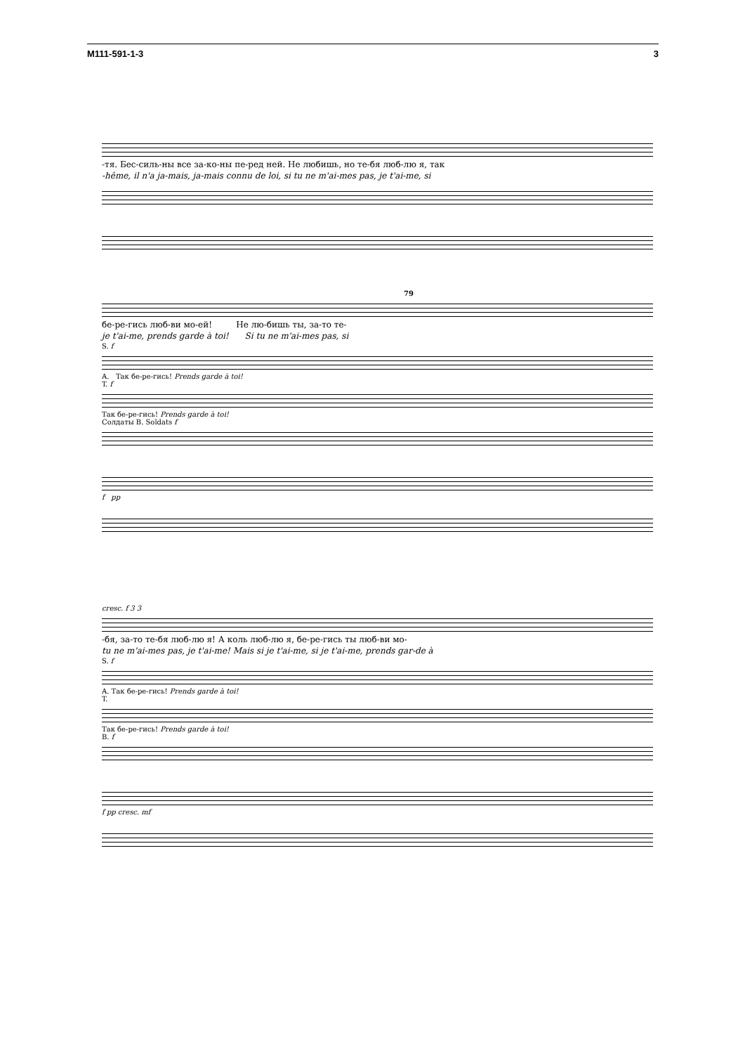M111-591-1-3 3
-тя. Бес-силь-ны все за-ко-ны пе-ред ней. Не любишь, но те-бя люб-лю я, так
-hême, il n'a ja-mais, ja-mais connu de loi, si tu ne m'ai-mes pas, je t'ai-me, si
79
бе-ре-гись люб-ви мо-ей! Не лю-бишь ты, за-то те-
je t'ai-me, prends garde à toi! Si tu ne m'ai-mes pas, si
S. f
A. Так бе-ре-гись! Prends garde à toi!
T. f
Так бе-ре-гись! Prends garde à toi!
Солдаты B. Soldats f
f pp
cresc. f 3 3
-бя, за-то те-бя люб-лю я! А коль люб-лю я, бе-ре-гись ты люб-ви мо-
tu ne m'ai-mes pas, je t'ai-me! Mais si je t'ai-me, si je t'ai-me, prends gar-de à
S. f
A. Так бе-ре-гись! Prends garde à toi!
T.
Так бе-ре-гись! Prends garde à toi!
B. f
f pp cresc. mf